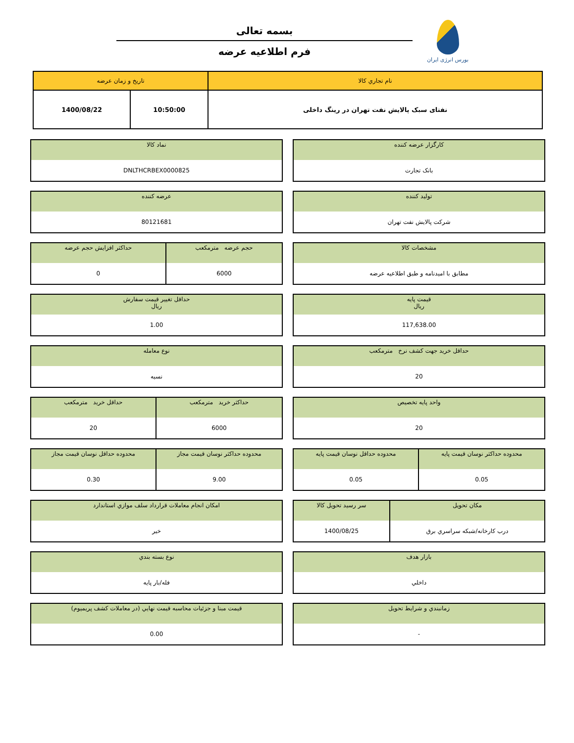بورس انرژی ایران
بسمه تعالی
فرم اطلاعیه عرضه
| نام تجاري کالا | تاريخ و زمان عرضه | |
| --- | --- | --- |
| نفتای سبک پالایش نفت تهران در رینگ داخلی | 10:50:00 | 1400/08/22 |
| کارگزار عرضه کننده |
| --- |
| بانک تجارت |
| نماد کالا |
| --- |
| DNLTHCRBEX0000825 |
| تولید کننده |
| --- |
| شرکت پالایش نفت تهران |
| عرضه کننده |
| --- |
| 80121681 |
| مشخصات کالا |
| --- |
| مطابق با امیدنامه و طبق اطلاعیه عرضه |
| حجم عرضه مترمکعب | حداکثر افزایش حجم عرضه |
| --- | --- |
| 6000 | 0 |
| قيمت پايه ریال |
| --- |
| 117,638.00 |
| حداقل تغيير قيمت سفارش ریال |
| --- |
| 1.00 |
| حداقل خريد جهت کشف نرخ مترمکعب |
| --- |
| 20 |
| نوع معامله |
| --- |
| نسیه |
| واحد پايه تخصيص |
| --- |
| 20 |
| حداکثر خريد مترمکعب | حداقل خريد مترمکعب |
| --- | --- |
| 6000 | 20 |
| محدوده حداکثر نوسان قيمت پايه | محدوده حداقل نوسان قيمت پايه |
| --- | --- |
| 0.05 | 0.05 |
| محدوده حداکثر نوسان قيمت مجاز | محدوده حداقل نوسان قيمت مجاز |
| --- | --- |
| 9.00 | 0.30 |
| مکان تحويل | سر رسيد تحويل کالا |
| --- | --- |
| درب کارخانه/شبکه سراسري برق | 1400/08/25 |
| امکان انجام معاملات قرارداد سلف موازي استاندارد |
| --- |
| خير |
| بازار هدف |
| --- |
| داخلي |
| نوع بسته بندي |
| --- |
| فله/بار پایه |
| زمانبندي و شرايط تحويل |
| --- |
| - |
| قيمت مبنا و جزئيات محاسبه قيمت نهايي (در معاملات کشف پريميوم) |
| --- |
| 0.00 |